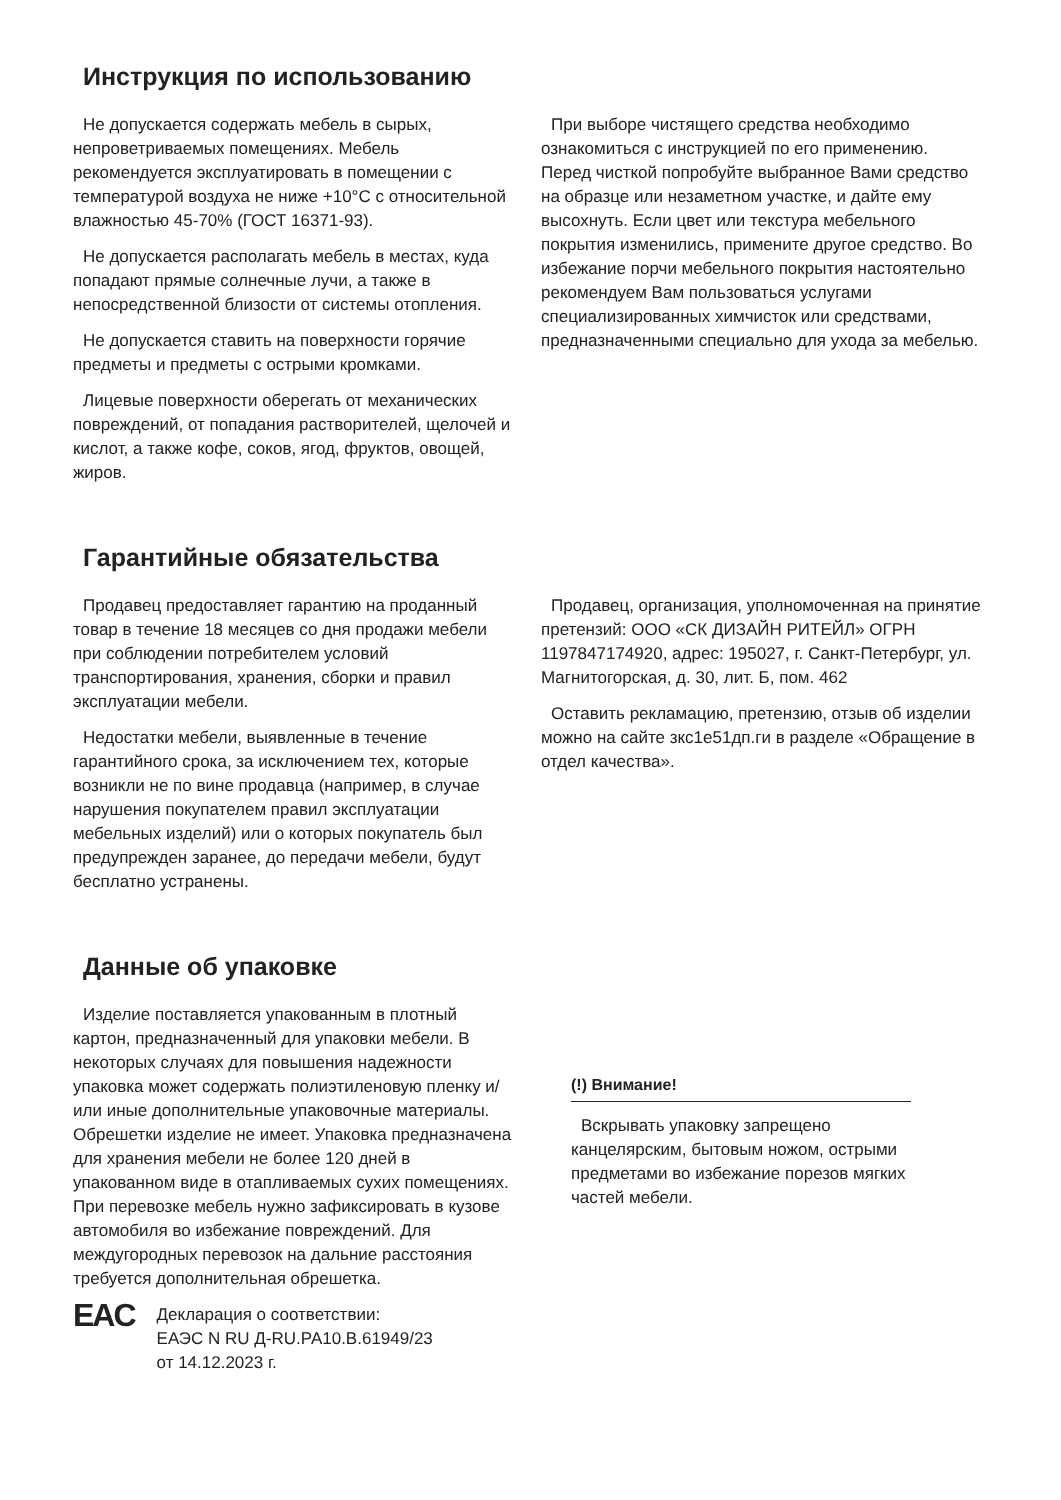Инструкция по использованию
Не допускается содержать мебель в сырых, непроветриваемых помещениях. Мебель рекомендуется эксплуатировать в помещении с температурой воздуха не ниже +10°С с относительной влажностью 45-70% (ГОСТ 16371-93).
Не допускается располагать мебель в местах, куда попадают прямые солнечные лучи, а также в непосредственной близости от системы отопления.
Не допускается ставить на поверхности горячие предметы и предметы с острыми кромками.
Лицевые поверхности оберегать от механических повреждений, от попадания растворителей, щелочей и кислот, а также кофе, соков, ягод, фруктов, овощей, жиров.
При выборе чистящего средства необходимо ознакомиться с инструкцией по его применению. Перед чисткой попробуйте выбранное Вами средство на образце или незаметном участке, и дайте ему высохнуть. Если цвет или текстура мебельного покрытия изменились, примените другое средство. Во избежание порчи мебельного покрытия настоятельно рекомендуем Вам пользоваться услугами специализированных химчисток или средствами, предназначенными специально для ухода за мебелью.
Гарантийные обязательства
Продавец предоставляет гарантию на проданный товар в течение 18 месяцев со дня продажи мебели при соблюдении потребителем условий транспортирования, хранения, сборки и правил эксплуатации мебели.
Недостатки мебели, выявленные в течение гарантийного срока, за исключением тех, которые возникли не по вине продавца (например, в случае нарушения покупателем правил эксплуатации мебельных изделий) или о которых покупатель был предупрежден заранее, до передачи мебели, будут бесплатно устранены.
Продавец, организация, уполномоченная на принятие претензий: ООО «СК ДИЗАЙН РИТЕЙЛ» ОГРН 1197847174920, адрес: 195027, г. Санкт-Петербург, ул. Магнитогорская, д. 30, лит. Б, пом. 462
Оставить рекламацию, претензию, отзыв об изделии можно на сайте зкс1е51дп.ги в разделе «Обращение в отдел качества».
Данные об упаковке
Изделие поставляется упакованным в плотный картон, предназначенный для упаковки мебели. В некоторых случаях для повышения надежности упаковка может содержать полиэтиленовую пленку и/или иные дополнительные упаковочные материалы. Обрешетки изделие не имеет. Упаковка предназначена для хранения мебели не более 120 дней в упакованном виде в отапливаемых сухих помещениях. При перевозке мебель нужно зафиксировать в кузове автомобиля во избежание повреждений. Для междугородных перевозок на дальние расстояния требуется дополнительная обрешетка.
EAC
Декларация о соответствии:
ЕАЭС N RU Д-RU.PA10.B.61949/23
от 14.12.2023 г.
(!) Внимание!
Вскрывать упаковку запрещено канцелярским, бытовым ножом, острыми предметами во избежание порезов мягких частей мебели.